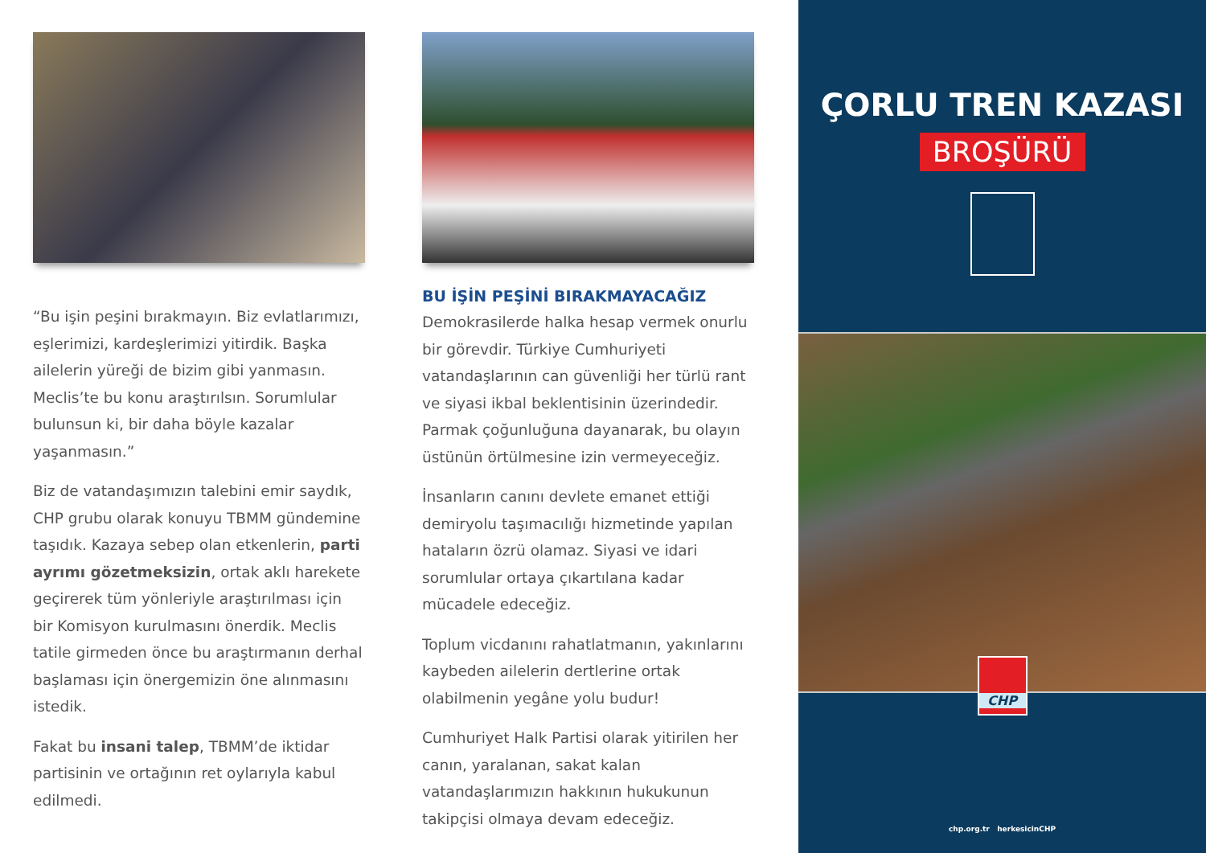“Bu işin peşini bırakmayın. Biz evlatlarımızı, eşlerimizi, kardeşlerimizi yitirdik. Başka ailelerin yüreği de bizim gibi yanmasın. Meclis’te bu konu araştırılsın. Sorumlular bulunsun ki, bir daha böyle kazalar yaşanmasın.”
Biz de vatandaşımızın talebini emir saydık, CHP grubu olarak konuyu TBMM gündemine taşıdık. Kazaya sebep olan etkenlerin, parti ayrımı gözetmeksizin, ortak aklı harekete geçirerek tüm yönleriyle araştırılması için bir Komisyon kurulmasını önerdik. Meclis tatile girmeden önce bu araştırmanın derhal başlaması için önergemizin öne alınmasını istedik.
Fakat bu insani talep, TBMM’de iktidar partisinin ve ortağının ret oylarıyla kabul edilmedi.
BU İŞİN PEŞİNİ BIRAKMAYACAĞIZ
Demokrasilerde halka hesap vermek onurlu bir görevdir. Türkiye Cumhuriyeti vatandaşlarının can güvenliği her türlü rant ve siyasi ikbal beklentisinin üzerindedir. Parmak çoğunluğuna dayanarak, bu olayın üstünün örtülmesine izin vermeyeceğiz.
İnsanların canını devlete emanet ettiği demiryolu taşımacılığı hizmetinde yapılan hataların özrü olamaz. Siyasi ve idari sorumlular ortaya çıkartılana kadar mücadele edeceğiz.
Toplum vicdanını rahatlatmanın, yakınlarını kaybeden ailelerin dertlerine ortak olabilmenin yegâne yolu budur!
Cumhuriyet Halk Partisi olarak yitirilen her canın, yaralanan, sakat kalan vatandaşlarımızın hakkının hukukunun takipçisi olmaya devam edeceğiz.
ÇORLU TREN KAZASI
BROŞÜRÜ
CHP
chp.org.tr herkesicinCHP